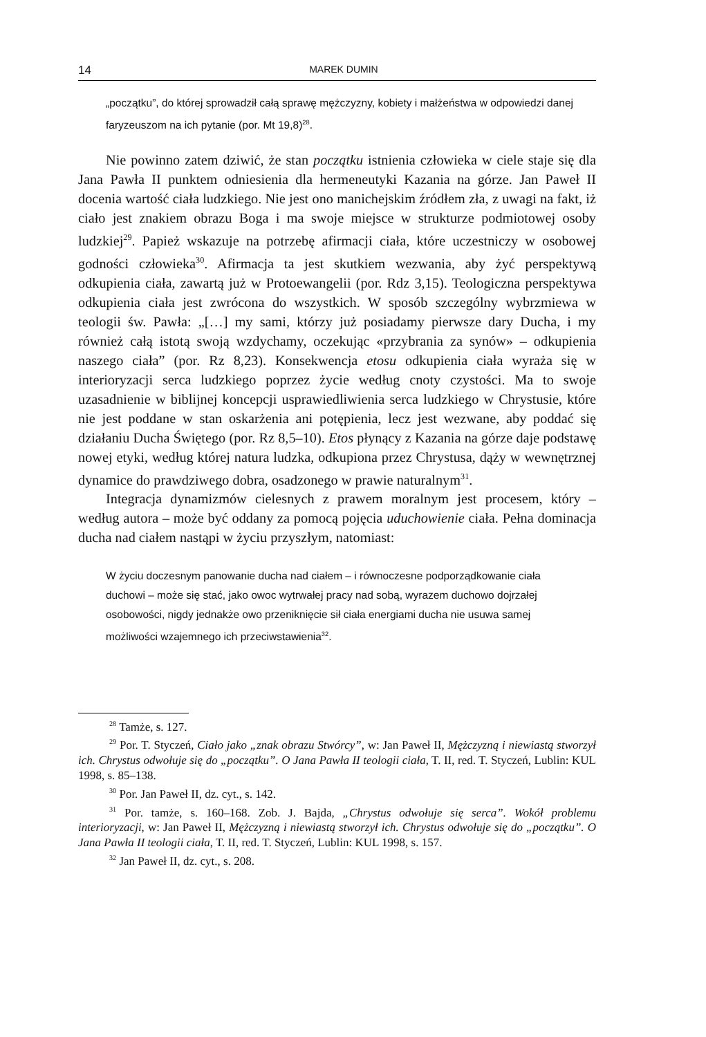14 MAREK DUMIN
„początku”, do której sprowadził całą sprawę mężczyzny, kobiety i małżeństwa w odpowiedzi danej faryzeuszom na ich pytanie (por. Mt 19,8)<sup>28</sup>.
Nie powinno zatem dziwić, że stan początku istnienia człowieka w ciele staje się dla Jana Pawła II punktem odniesienia dla hermeneutyki Kazania na górze. Jan Paweł II docenia wartość ciała ludzkiego. Nie jest ono manichejskim źródłem zła, z uwagi na fakt, iż ciało jest znakiem obrazu Boga i ma swoje miejsce w strukturze podmiotowej osoby ludzkiej<sup>29</sup>. Papież wskazuje na potrzebę afirmacji ciała, które uczestniczy w osobowej godności człowieka<sup>30</sup>. Afirmacja ta jest skutkiem wezwania, aby żyć perspektywą odkupienia ciała, zawartą już w Protoewangelii (por. Rdz 3,15). Teologiczna perspektywa odkupienia ciała jest zwrócona do wszystkich. W sposób szczególny wybrzmiewa w teologii św. Pawła: „[…] my sami, którzy już posiadamy pierwsze dary Ducha, i my również całą istotą swoją wzdychamy, oczekując «przybrania za synów» – odkupienia naszego ciała” (por. Rz 8,23). Konsekwencja etosu odkupienia ciała wyraża się w interioryzacji serca ludzkiego poprzez życie według cnoty czystości. Ma to swoje uzasadnienie w biblijnej koncepcji usprawiedliwienia serca ludzkiego w Chrystusie, które nie jest poddane w stan oskarżenia ani potępienia, lecz jest wezwane, aby poddać się działaniu Ducha Świętego (por. Rz 8,5–10). Etos płynący z Kazania na górze daje podstawę nowej etyki, według której natura ludzka, odkupiona przez Chrystusa, dąży w wewnętrznej dynamice do prawdziwego dobra, osadzonego w prawie naturalnym<sup>31</sup>.
Integracja dynamizmów cielesnych z prawem moralnym jest procesem, który – według autora – może być oddany za pomocą pojęcia uduchowienie ciała. Pełna dominacja ducha nad ciałem nastąpi w życiu przyszłym, natomiast:
W życiu doczesnym panowanie ducha nad ciałem – i równoczesne podporządkowanie ciała duchowi – może się stać, jako owoc wytrwałej pracy nad sobą, wyrazem duchowo dojrzałej osobowości, nigdy jednakże owo przeniknięcie sił ciała energiami ducha nie usuwa samej możliwości wzajemnego ich przeciwstawienia<sup>32</sup>.
<sup>28</sup> Tamże, s. 127.
<sup>29</sup> Por. T. Styczeń, Ciało jako „znak obrazu Stwórcy”, w: Jan Paweł II, Mężczyzną i niewiastą stworzył ich. Chrystus odwołuje się do „początku”. O Jana Pawła II teologii ciała, T. II, red. T. Styczeń, Lublin: KUL 1998, s. 85–138.
<sup>30</sup> Por. Jan Paweł II, dz. cyt., s. 142.
<sup>31</sup> Por. tamże, s. 160–168. Zob. J. Bajda, „Chrystus odwołuje się serca”. Wokół problemu interioryzacji, w: Jan Paweł II, Mężczyzną i niewiastą stworzył ich. Chrystus odwołuje się do „początku”. O Jana Pawła II teologii ciała, T. II, red. T. Styczeń, Lublin: KUL 1998, s. 157.
<sup>32</sup> Jan Paweł II, dz. cyt., s. 208.